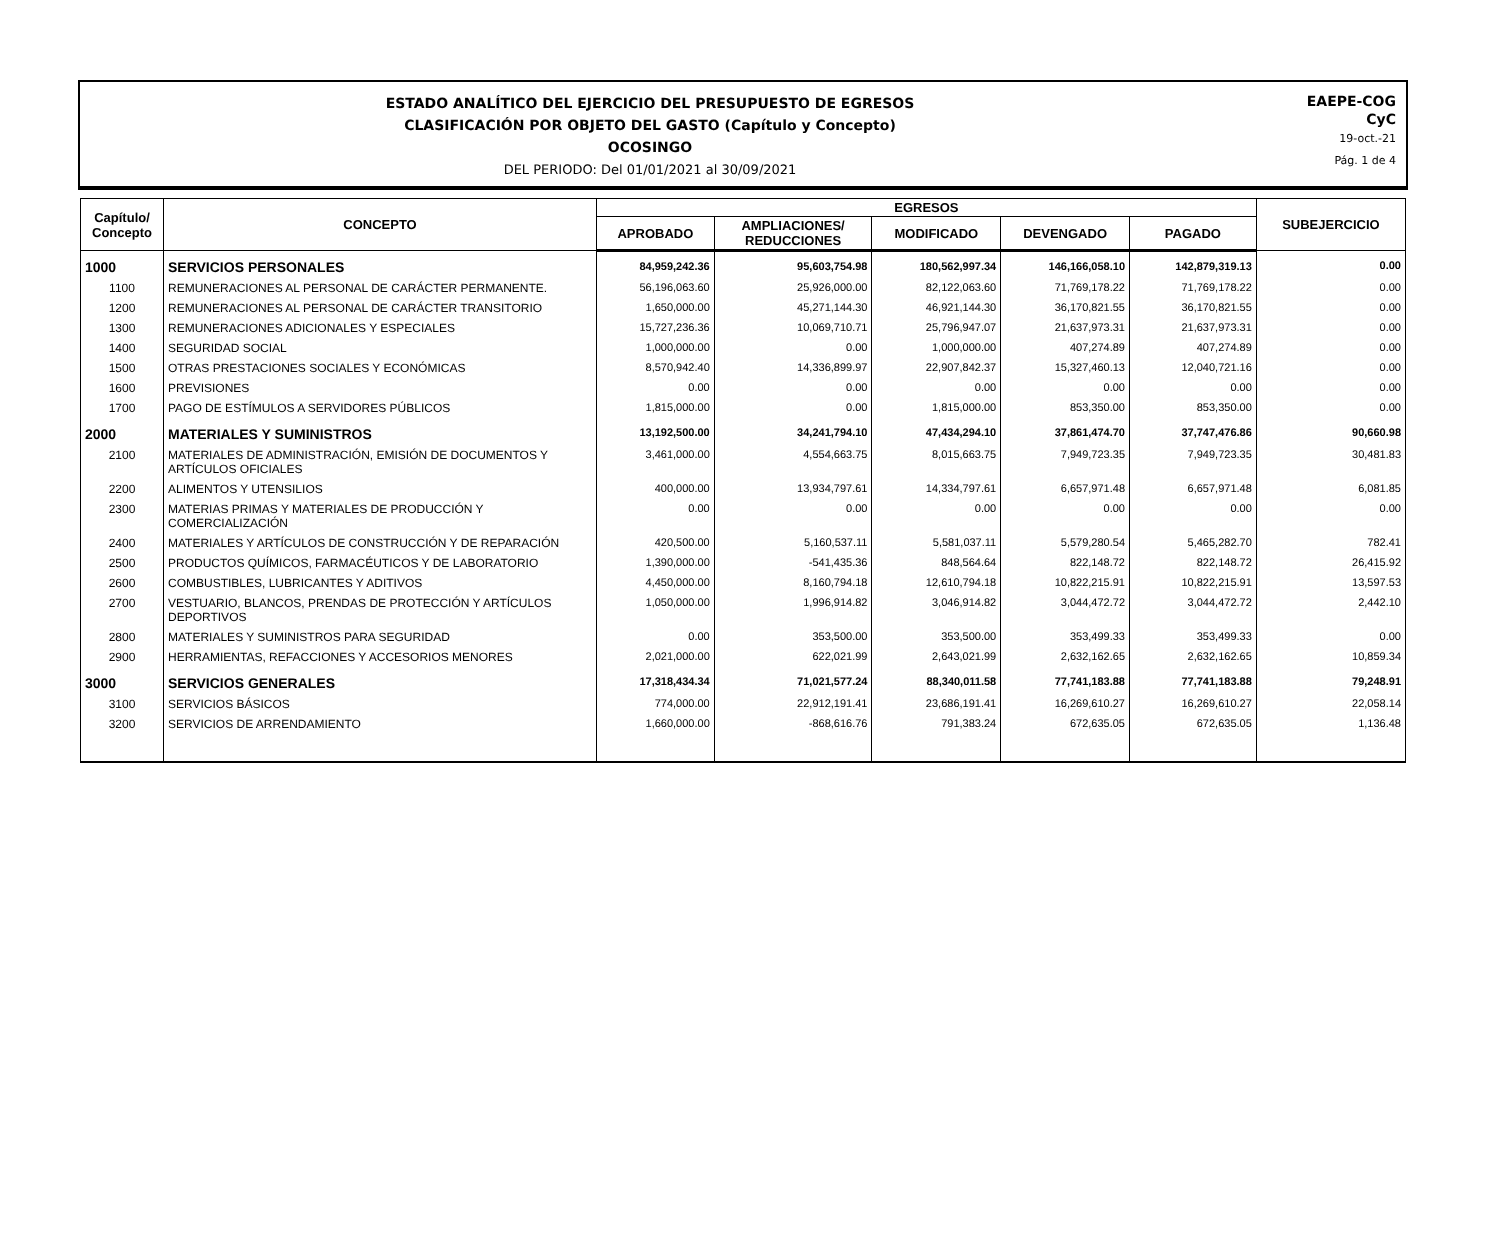ESTADO ANALÍTICO DEL EJERCICIO DEL PRESUPUESTO DE EGRESOS
CLASIFICACIÓN POR OBJETO DEL GASTO (Capítulo y Concepto)
OCOSINGO
DEL PERIODO: Del 01/01/2021 al 30/09/2021
EAEPE-COG
CyC
19-oct.-21
Pág. 1 de 4
| Capítulo/ Concepto | CONCEPTO | EGRESOS | | | | | SUBEJERCICIO |
| --- | --- | --- | --- | --- | --- | --- | --- |
| | | APROBADO | AMPLIACIONES/ REDUCCIONES | MODIFICADO | DEVENGADO | PAGADO | |
| 1000 | SERVICIOS PERSONALES | 84,959,242.36 | 95,603,754.98 | 180,562,997.34 | 146,166,058.10 | 142,879,319.13 | 0.00 |
| 1100 | REMUNERACIONES AL PERSONAL DE CARÁCTER PERMANENTE. | 56,196,063.60 | 25,926,000.00 | 82,122,063.60 | 71,769,178.22 | 71,769,178.22 | 0.00 |
| 1200 | REMUNERACIONES AL PERSONAL DE CARÁCTER TRANSITORIO | 1,650,000.00 | 45,271,144.30 | 46,921,144.30 | 36,170,821.55 | 36,170,821.55 | 0.00 |
| 1300 | REMUNERACIONES ADICIONALES Y ESPECIALES | 15,727,236.36 | 10,069,710.71 | 25,796,947.07 | 21,637,973.31 | 21,637,973.31 | 0.00 |
| 1400 | SEGURIDAD SOCIAL | 1,000,000.00 | 0.00 | 1,000,000.00 | 407,274.89 | 407,274.89 | 0.00 |
| 1500 | OTRAS PRESTACIONES SOCIALES Y ECONÓMICAS | 8,570,942.40 | 14,336,899.97 | 22,907,842.37 | 15,327,460.13 | 12,040,721.16 | 0.00 |
| 1600 | PREVISIONES | 0.00 | 0.00 | 0.00 | 0.00 | 0.00 | 0.00 |
| 1700 | PAGO DE ESTÍMULOS A SERVIDORES PÚBLICOS | 1,815,000.00 | 0.00 | 1,815,000.00 | 853,350.00 | 853,350.00 | 0.00 |
| 2000 | MATERIALES Y SUMINISTROS | 13,192,500.00 | 34,241,794.10 | 47,434,294.10 | 37,861,474.70 | 37,747,476.86 | 90,660.98 |
| 2100 | MATERIALES DE ADMINISTRACIÓN, EMISIÓN DE DOCUMENTOS Y ARTÍCULOS OFICIALES | 3,461,000.00 | 4,554,663.75 | 8,015,663.75 | 7,949,723.35 | 7,949,723.35 | 30,481.83 |
| 2200 | ALIMENTOS Y UTENSILIOS | 400,000.00 | 13,934,797.61 | 14,334,797.61 | 6,657,971.48 | 6,657,971.48 | 6,081.85 |
| 2300 | MATERIAS PRIMAS Y MATERIALES DE PRODUCCIÓN Y COMERCIALIZACIÓN | 0.00 | 0.00 | 0.00 | 0.00 | 0.00 | 0.00 |
| 2400 | MATERIALES Y ARTÍCULOS DE CONSTRUCCIÓN Y DE REPARACIÓN | 420,500.00 | 5,160,537.11 | 5,581,037.11 | 5,579,280.54 | 5,465,282.70 | 782.41 |
| 2500 | PRODUCTOS QUÍMICOS, FARMACÉUTICOS Y DE LABORATORIO | 1,390,000.00 | -541,435.36 | 848,564.64 | 822,148.72 | 822,148.72 | 26,415.92 |
| 2600 | COMBUSTIBLES, LUBRICANTES Y ADITIVOS | 4,450,000.00 | 8,160,794.18 | 12,610,794.18 | 10,822,215.91 | 10,822,215.91 | 13,597.53 |
| 2700 | VESTUARIO, BLANCOS, PRENDAS DE PROTECCIÓN Y ARTÍCULOS DEPORTIVOS | 1,050,000.00 | 1,996,914.82 | 3,046,914.82 | 3,044,472.72 | 3,044,472.72 | 2,442.10 |
| 2800 | MATERIALES Y SUMINISTROS PARA SEGURIDAD | 0.00 | 353,500.00 | 353,500.00 | 353,499.33 | 353,499.33 | 0.00 |
| 2900 | HERRAMIENTAS, REFACCIONES Y ACCESORIOS MENORES | 2,021,000.00 | 622,021.99 | 2,643,021.99 | 2,632,162.65 | 2,632,162.65 | 10,859.34 |
| 3000 | SERVICIOS GENERALES | 17,318,434.34 | 71,021,577.24 | 88,340,011.58 | 77,741,183.88 | 77,741,183.88 | 79,248.91 |
| 3100 | SERVICIOS BÁSICOS | 774,000.00 | 22,912,191.41 | 23,686,191.41 | 16,269,610.27 | 16,269,610.27 | 22,058.14 |
| 3200 | SERVICIOS DE ARRENDAMIENTO | 1,660,000.00 | -868,616.76 | 791,383.24 | 672,635.05 | 672,635.05 | 1,136.48 |